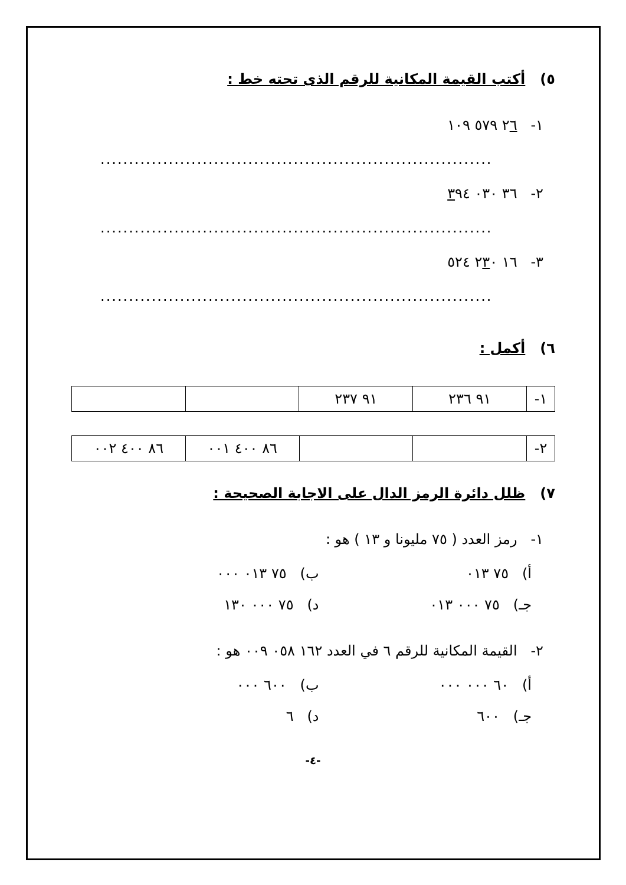٥) أكتب القيمة المكانية للرقم الذى تحته خط :
١- ٢٦ ٥٧٩ ١٠٩
.....................................................................
٢- ٣٦ ٠٣٠ ٣٩٤
.....................................................................
٣- ١٦ ٢٣٠ ٥٢٤
.....................................................................
٦) أكمل :
| ١- | ٩١ ٢٣٦ | ٩١ ٢٣٧ | | |
| ٢- | | | ٨٦ ٤٠٠ ٠٠١ | ٨٦ ٤٠٠ ٠٠٢ |
٧) ظلل دائرة الرمز الدال على الاجابة الصحيحة :
١- رمز العدد ( ٧٥ مليونا و ١٣ ) هو :
أ) ٧٥ ٠١٣
ب) ٧٥ ٠١٣ ٠٠٠
جـ) ٧٥ ٠٠٠ ٠١٣
د) ٧٥ ٠٠٠ ١٣٠
٢- القيمة المكانية للرقم ٦ في العدد ١٦٢ ٠٥٨ ٠٠٩ هو :
أ) ٦٠ ٠٠٠ ٠٠٠
ب) ٦٠٠ ٠٠٠
جـ) ٦٠٠
د) ٦
-٤-